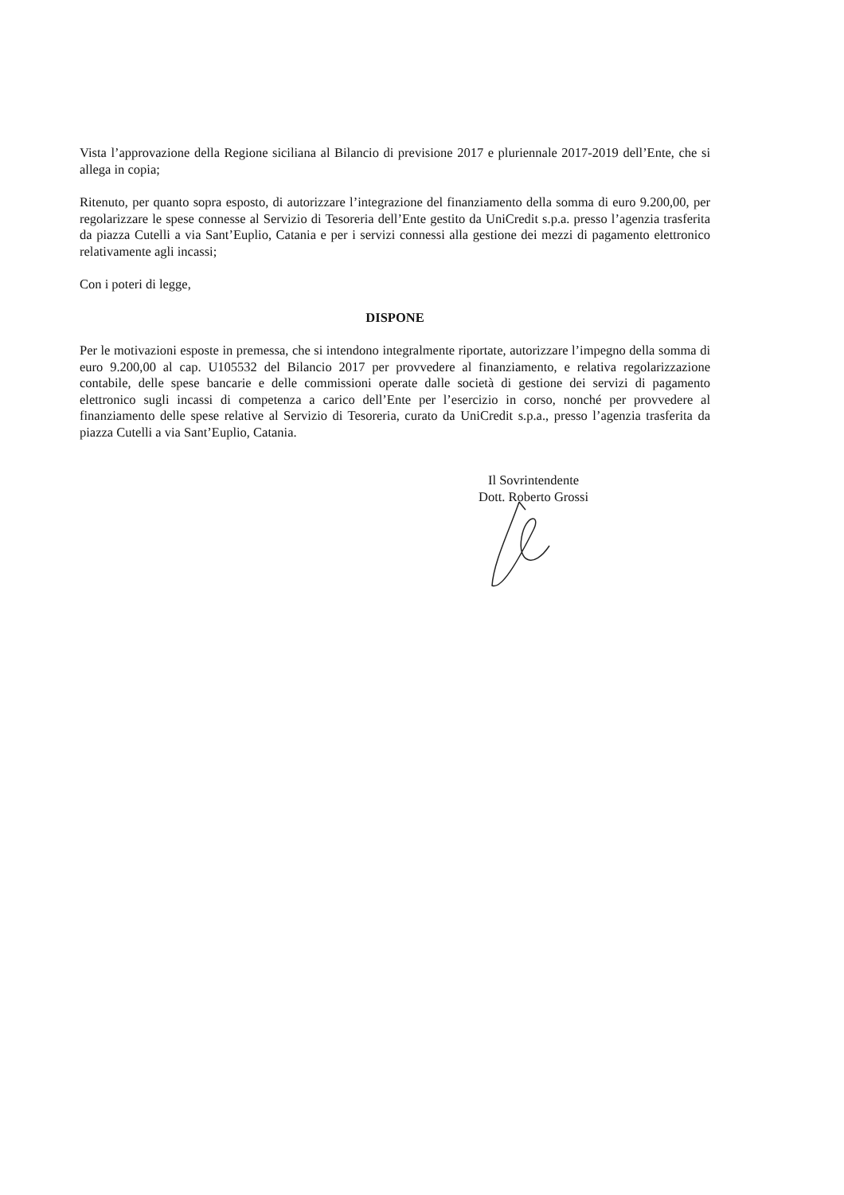Vista l’approvazione della Regione siciliana al Bilancio di previsione 2017 e pluriennale 2017-2019 dell’Ente, che si allega in copia;
Ritenuto, per quanto sopra esposto, di autorizzare l’integrazione del finanziamento della somma di euro 9.200,00, per regolarizzare le spese connesse al Servizio di Tesoreria dell’Ente gestito da UniCredit s.p.a. presso l’agenzia trasferita da piazza Cutelli a via Sant’Euplio, Catania e per i servizi connessi alla gestione dei mezzi di pagamento elettronico relativamente agli incassi;
Con i poteri di legge,
DISPONE
Per le motivazioni esposte in premessa, che si intendono integralmente riportate, autorizzare l’impegno della somma di euro 9.200,00 al cap. U105532 del Bilancio 2017 per provvedere al finanziamento, e relativa regolarizzazione contabile, delle spese bancarie e delle commissioni operate dalle società di gestione dei servizi di pagamento elettronico sugli incassi di competenza a carico dell’Ente per l’esercizio in corso, nonché per provvedere al finanziamento delle spese relative al Servizio di Tesoreria, curato da UniCredit s.p.a., presso l’agenzia trasferita da piazza Cutelli a via Sant’Euplio, Catania.
Il Sovrintendente
Dott. Roberto Grossi